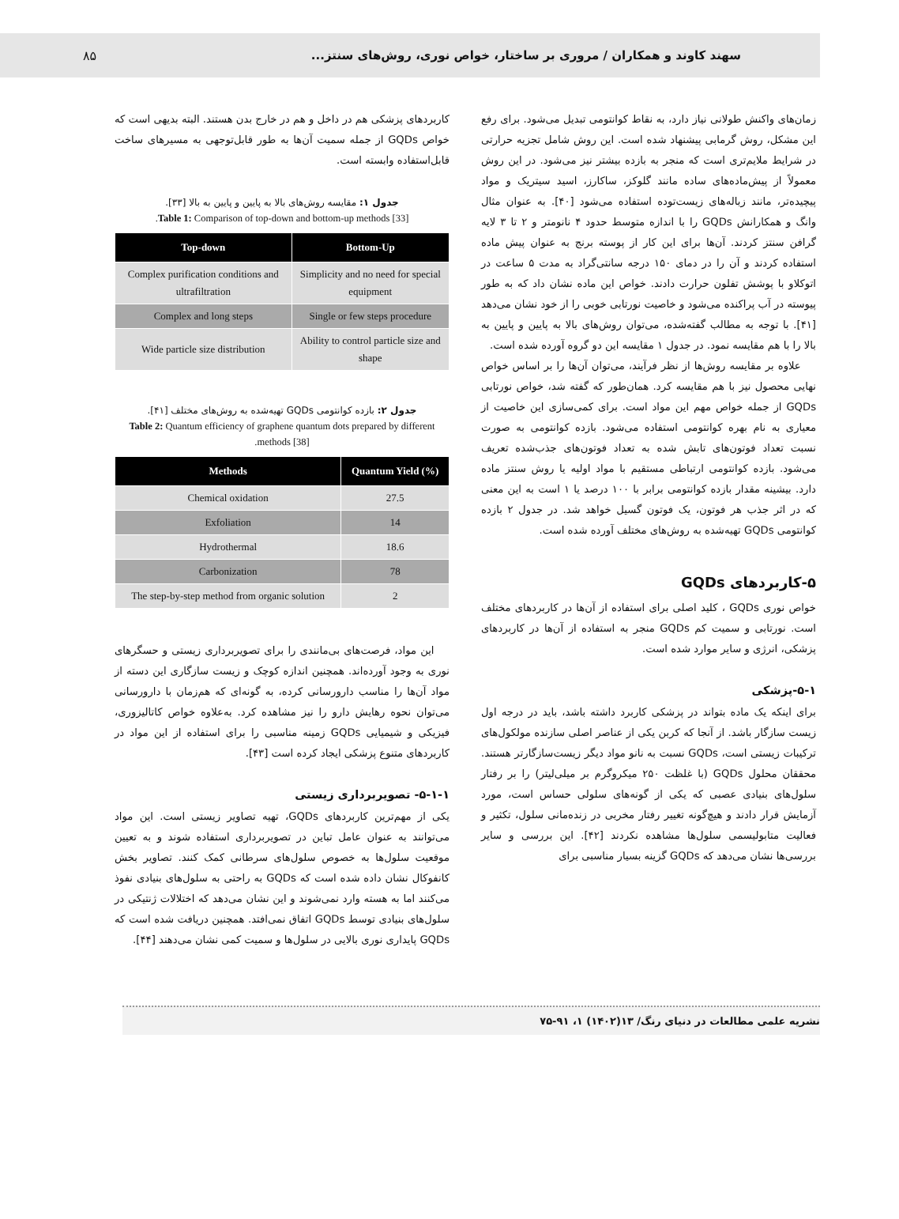سهند کاوند و همکاران / مروری بر ساختار، خواص نوری، روش‌های سنتز... ۸۵
زمان‌های واکنش طولانی نیاز دارد، به نقاط کوانتومی تبدیل می‌شود. برای رفع این مشکل، روش گرمابی پیشنهاد شده است. این روش شامل تجزیه حرارتی در شرایط ملایم‌تری است که منجر به بازده بیشتر نیز می‌شود. در این روش معمولاً از پیش‌ماده‌های ساده مانند گلوکز، ساکارز، اسید سیتریک و مواد پیچیده‌تر، مانند زباله‌های زیست‌توده استفاده می‌شود [۴۰]. به عنوان مثال وانگ و همکارانش GQDs را با اندازه متوسط حدود ۴ نانومتر و ۲ تا ۳ لایه گرافن سنتز کردند. آن‌ها برای این کار از پوسته برنج به عنوان پیش ماده استفاده کردند و آن را در دمای ۱۵۰ درجه سانتی‌گراد به مدت ۵ ساعت در اتوکلاو با پوشش تفلون حرارت دادند. خواص این ماده نشان داد که به طور پیوسته در آب پراکنده می‌شود و خاصیت نورتابی خوبی را از خود نشان می‌دهد [۴۱]. با توجه به مطالب گفته‌شده، می‌توان روش‌های بالا به پایین و پایین به بالا را با هم مقایسه نمود. در جدول ۱ مقایسه این دو گروه آورده شده است.
علاوه بر مقایسه روش‌ها از نظر فرآیند، می‌توان آن‌ها را بر اساس خواص نهایی محصول نیز با هم مقایسه کرد. همان‌طور که گفته شد، خواص نورتابی GQDs از جمله خواص مهم این مواد است. برای کمی‌سازی این خاصیت از معیاری به نام بهره کوانتومی استفاده می‌شود. بازده کوانتومی به صورت نسبت تعداد فوتون‌های تابش شده به تعداد فوتون‌های جذب‌شده تعریف می‌شود. بازده کوانتومی ارتباطی مستقیم با مواد اولیه یا روش سنتز ماده دارد. بیشینه مقدار بازده کوانتومی برابر با ۱۰۰ درصد یا ۱ است به این معنی که در اثر جذب هر فوتون، یک فوتون گسیل خواهد شد. در جدول ۲ بازده کوانتومی GQDs تهیه‌شده به روش‌های مختلف آورده شده است.
۵-کاربردهای GQDs
خواص نوری GQDs ، کلید اصلی برای استفاده از آن‌ها در کاربردهای مختلف است. نورتابی و سمیت کم GQDs منجر به استفاده از آن‌ها در کاربردهای پزشکی، انرژی و سایر موارد شده است.
۵-۱-پزشکی
برای اینکه یک ماده بتواند در پزشکی کاربرد داشته باشد، باید در درجه اول زیست سازگار باشد. از آنجا که کربن یکی از عناصر اصلی سازنده مولکول‌های ترکیبات زیستی است، GQDs نسبت به نانو مواد دیگر زیست‌سازگارتر هستند. محققان محلول GQDs (با غلظت ۲۵۰ میکروگرم بر میلی‌لیتر) را بر رفتار سلول‌های بنیادی عصبی که یکی از گونه‌های سلولی حساس است، مورد آزمایش قرار دادند و هیچ‌گونه تغییر رفتار مخربی در زنده‌مانی سلول، تکثیر و فعالیت متابولیسمی سلول‌ها مشاهده نکردند [۴۲]. این بررسی و سایر بررسی‌ها نشان می‌دهد که GQDs گزینه بسیار مناسبی برای
کاربردهای پزشکی هم در داخل و هم در خارج بدن هستند. البته بدیهی است که خواص GQDs از جمله سمیت آن‌ها به طور قابل‌توجهی به مسیرهای ساخت قابل‌استفاده وابسته است.
جدول ۱: مقایسه روش‌های بالا به پایین و پایین به بالا [۳۳].
Table 1: Comparison of top-down and bottom-up methods [33].
| Top-down | Bottom-Up |
| --- | --- |
| Complex purification conditions and ultrafiltration | Simplicity and no need for special equipment |
| Complex and long steps | Single or few steps procedure |
| Wide particle size distribution | Ability to control particle size and shape |
جدول ۲: بازده کوانتومی GQDs تهیه‌شده به روش‌های مختلف [۴۱].
Table 2: Quantum efficiency of graphene quantum dots prepared by different methods [38].
| Methods | Quantum Yield (%) |
| --- | --- |
| Chemical oxidation | 27.5 |
| Exfoliation | 14 |
| Hydrothermal | 18.6 |
| Carbonization | 78 |
| The step-by-step method from organic solution | 2 |
این مواد، فرصت‌های بی‌مانندی را برای تصویربرداری زیستی و حسگرهای نوری به وجود آورده‌اند. همچنین اندازه کوچک و زیست سازگاری این دسته از مواد آن‌ها را مناسب دارورسانی کرده، به گونه‌ای که هم‌زمان با دارورسانی می‌توان نحوه رهایش دارو را نیز مشاهده کرد. به‌علاوه خواص کاتالیزوری، فیزیکی و شیمیایی GQDs زمینه مناسبی را برای استفاده از این مواد در کاربردهای متنوع پزشکی ایجاد کرده است [۴۳].
۵-۱-۱- تصویربرداری زیستی
یکی از مهم‌ترین کاربردهای GQDs، تهیه تصاویر زیستی است. این مواد می‌توانند به عنوان عامل تباین در تصویربرداری استفاده شوند و به تعیین موقعیت سلول‌ها به خصوص سلول‌های سرطانی کمک کنند. تصاویر بخش کانفوکال نشان داده شده است که GQDs به راحتی به سلول‌های بنیادی نفوذ می‌کنند اما به هسته وارد نمی‌شوند و این نشان می‌دهد که اختلالات ژنتیکی در سلول‌های بنیادی توسط GQDs اتفاق نمی‌افتد. همچنین دریافت شده است که GQDs پایداری نوری بالایی در سلول‌ها و سمیت کمی نشان می‌دهند [۴۴].
نشریه علمی مطالعات در دنیای رنگ/ ۱۳(۱۴۰۲) ۱، ۹۱-۷۵